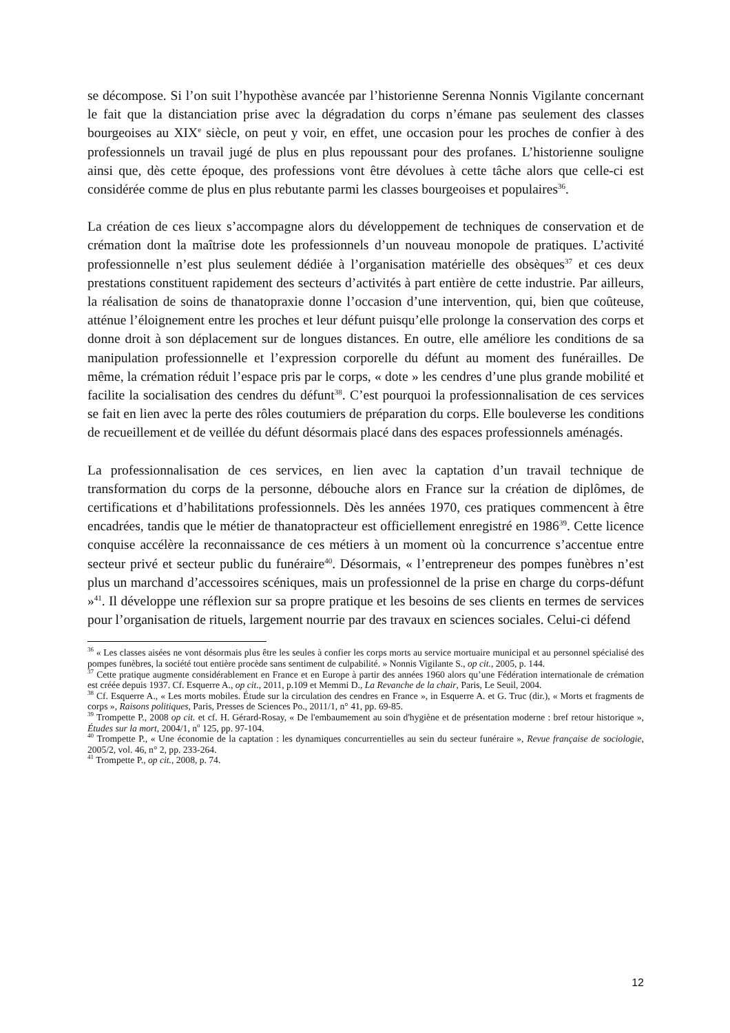se décompose. Si l’on suit l’hypothèse avancée par l’historienne Serenna Nonnis Vigilante concernant le fait que la distanciation prise avec la dégradation du corps n’émane pas seulement des classes bourgeoises au XIX<sup>e</sup> siècle, on peut y voir, en effet, une occasion pour les proches de confier à des professionnels un travail jugé de plus en plus repoussant pour des profanes. L’historienne souligne ainsi que, dès cette époque, des professions vont être dévolues à cette tâche alors que celle-ci est considérée comme de plus en plus rebutante parmi les classes bourgeoises et populaires<sup>36</sup>.
La création de ces lieux s’accompagne alors du développement de techniques de conservation et de crémation dont la maîtrise dote les professionnels d’un nouveau monopole de pratiques. L’activité professionnelle n’est plus seulement dédiée à l’organisation matérielle des obsèques<sup>37</sup> et ces deux prestations constituent rapidement des secteurs d’activités à part entière de cette industrie. Par ailleurs, la réalisation de soins de thanatopraxie donne l’occasion d’une intervention, qui, bien que coûteuse, atténue l’éloignement entre les proches et leur défunt puisqu’elle prolonge la conservation des corps et donne droit à son déplacement sur de longues distances. En outre, elle améliore les conditions de sa manipulation professionnelle et l’expression corporelle du défunt au moment des funérailles. De même, la crémation réduit l’espace pris par le corps, « dote » les cendres d’une plus grande mobilité et facilite la socialisation des cendres du défunt<sup>38</sup>. C’est pourquoi la professionnalisation de ces services se fait en lien avec la perte des rôles coutumiers de préparation du corps. Elle bouleverse les conditions de recueillement et de veillée du défunt désormais placé dans des espaces professionnels aménagés.
La professionnalisation de ces services, en lien avec la captation d’un travail technique de transformation du corps de la personne, débouche alors en France sur la création de diplômes, de certifications et d’habilitations professionnels. Dès les années 1970, ces pratiques commencent à être encadrées, tandis que le métier de thanatopracteur est officiellement enregistré en 1986<sup>39</sup>. Cette licence conquise accélère la reconnaissance de ces métiers à un moment où la concurrence s’accentue entre secteur privé et secteur public du funéraire<sup>40</sup>. Désormais, « l’entrepreneur des pompes funèbres n’est plus un marchand d’accessoires scéniques, mais un professionnel de la prise en charge du corps-défunt »<sup>41</sup>. Il développe une réflexion sur sa propre pratique et les besoins de ses clients en termes de services pour l’organisation de rituels, largement nourrie par des travaux en sciences sociales. Celui-ci défend
<sup>36</sup> « Les classes aisées ne vont désormais plus être les seules à confier les corps morts au service mortuaire municipal et au personnel spécialisé des pompes funèbres, la société tout entière procède sans sentiment de culpabilité. » Nonnis Vigilante S., op cit., 2005, p. 144.
<sup>37</sup> Cette pratique augmente considérablement en France et en Europe à partir des années 1960 alors qu’une Fédération internationale de crémation est créée depuis 1937. Cf. Esquerre A., op cit., 2011, p.109 et Memmi D., La Revanche de la chair, Paris, Le Seuil, 2004.
<sup>38</sup> Cf. Esquerre A., « Les morts mobiles. Étude sur la circulation des cendres en France », in Esquerre A. et G. Truc (dir.), « Morts et fragments de corps », Raisons politiques, Paris, Presses de Sciences Po., 2011/1, n° 41, pp. 69-85.
<sup>39</sup> Trompette P., 2008 op cit. et cf. H. Gérard-Rosay, « De l'embaumement au soin d'hygiène et de présentation moderne : bref retour historique », Études sur la mort, 2004/1, n<sup>o</sup> 125, pp. 97-104.
<sup>40</sup> Trompette P., « Une économie de la captation : les dynamiques concurrentielles au sein du secteur funéraire », Revue française de sociologie, 2005/2, vol. 46, n° 2, pp. 233-264.
<sup>41</sup> Trompette P., op cit., 2008, p. 74.
12